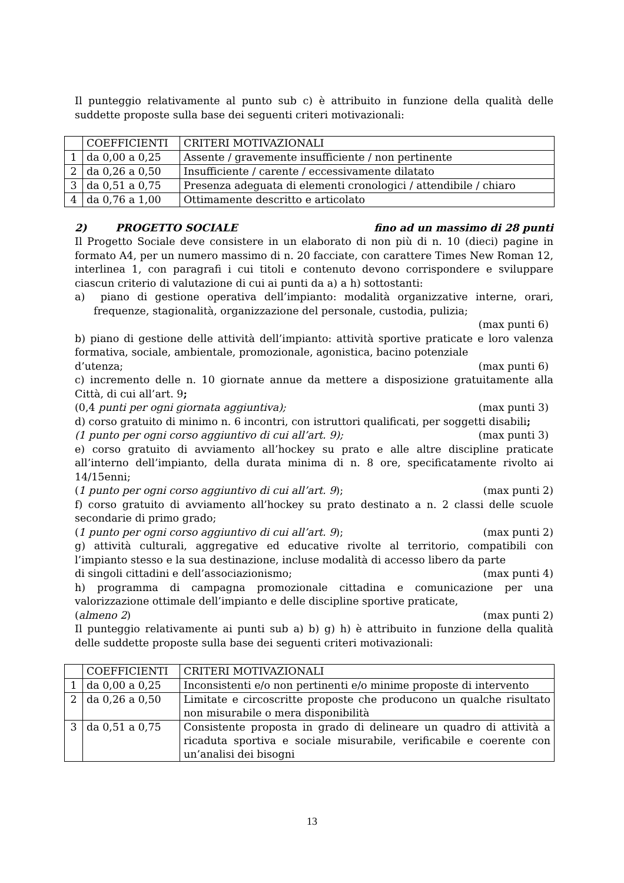Il punteggio relativamente al punto sub c) è attribuito in funzione della qualità delle suddette proposte sulla base dei seguenti criteri motivazionali:
| | COEFFICIENTI | CRITERI MOTIVAZIONALI |
| 1 | da 0,00 a 0,25 | Assente / gravemente insufficiente / non pertinente |
| 2 | da 0,26 a 0,50 | Insufficiente / carente / eccessivamente dilatato |
| 3 | da 0,51 a 0,75 | Presenza adeguata di elementi cronologici / attendibile / chiaro |
| 4 | da 0,76 a 1,00 | Ottimamente descritto e articolato |
2) PROGETTO SOCIALE fino ad un massimo di 28 punti
Il Progetto Sociale deve consistere in un elaborato di non più di n. 10 (dieci) pagine in formato A4, per un numero massimo di n. 20 facciate, con carattere Times New Roman 12, interlinea 1, con paragrafi i cui titoli e contenuto devono corrispondere e sviluppare ciascun criterio di valutazione di cui ai punti da a) a h) sottostanti:
a) piano di gestione operativa dell’impianto: modalità organizzative interne, orari, frequenze, stagionalità, organizzazione del personale, custodia, pulizia;
(max punti 6)
b) piano di gestione delle attività dell’impianto: attività sportive praticate e loro valenza formativa, sociale, ambientale, promozionale, agonistica, bacino potenziale
d’utenza; (max punti 6)
c) incremento delle n. 10 giornate annue da mettere a disposizione gratuitamente alla Città, di cui all’art. 9;
(0,4 punti per ogni giornata aggiuntiva); (max punti 3)
d) corso gratuito di minimo n. 6 incontri, con istruttori qualificati, per soggetti disabili;
(1 punto per ogni corso aggiuntivo di cui all’art. 9); (max punti 3)
e) corso gratuito di avviamento all’hockey su prato e alle altre discipline praticate all’interno dell’impianto, della durata minima di n. 8 ore, specificatamente rivolto ai 14/15enni;
(1 punto per ogni corso aggiuntivo di cui all’art. 9); (max punti 2)
f) corso gratuito di avviamento all’hockey su prato destinato a n. 2 classi delle scuole secondarie di primo grado;
(1 punto per ogni corso aggiuntivo di cui all’art. 9); (max punti 2)
g) attività culturali, aggregative ed educative rivolte al territorio, compatibili con l’impianto stesso e la sua destinazione, incluse modalità di accesso libero da parte
di singoli cittadini e dell’associazionismo; (max punti 4)
h) programma di campagna promozionale cittadina e comunicazione per una valorizzazione ottimale dell’impianto e delle discipline sportive praticate,
(almeno 2) (max punti 2)
Il punteggio relativamente ai punti sub a) b) g) h) è attribuito in funzione della qualità delle suddette proposte sulla base dei seguenti criteri motivazionali:
| | COEFFICIENTI | CRITERI MOTIVAZIONALI |
| 1 | da 0,00 a 0,25 | Inconsistenti e/o non pertinenti e/o minime proposte di intervento |
| 2 | da 0,26 a 0,50 | Limitate e circoscritte proposte che producono un qualche risultato non misurabile o mera disponibilità |
| 3 | da 0,51 a 0,75 | Consistente proposta in grado di delineare un quadro di attività a ricaduta sportiva e sociale misurabile, verificabile e coerente con un’analisi dei bisogni |
13